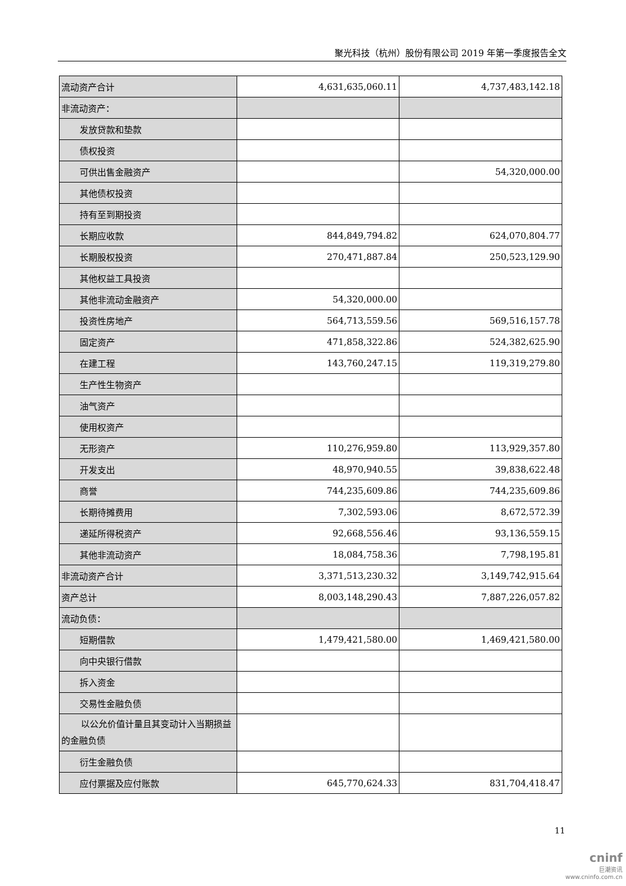聚光科技（杭州）股份有限公司 2019 年第一季度报告全文
| 流动资产合计 | 4,631,635,060.11 | 4,737,483,142.18 |
| 非流动资产： | | |
| 发放贷款和垫款 | | |
| 债权投资 | | |
| 可供出售金融资产 | | 54,320,000.00 |
| 其他债权投资 | | |
| 持有至到期投资 | | |
| 长期应收款 | 844,849,794.82 | 624,070,804.77 |
| 长期股权投资 | 270,471,887.84 | 250,523,129.90 |
| 其他权益工具投资 | | |
| 其他非流动金融资产 | 54,320,000.00 | |
| 投资性房地产 | 564,713,559.56 | 569,516,157.78 |
| 固定资产 | 471,858,322.86 | 524,382,625.90 |
| 在建工程 | 143,760,247.15 | 119,319,279.80 |
| 生产性生物资产 | | |
| 油气资产 | | |
| 使用权资产 | | |
| 无形资产 | 110,276,959.80 | 113,929,357.80 |
| 开发支出 | 48,970,940.55 | 39,838,622.48 |
| 商誉 | 744,235,609.86 | 744,235,609.86 |
| 长期待摊费用 | 7,302,593.06 | 8,672,572.39 |
| 递延所得税资产 | 92,668,556.46 | 93,136,559.15 |
| 其他非流动资产 | 18,084,758.36 | 7,798,195.81 |
| 非流动资产合计 | 3,371,513,230.32 | 3,149,742,915.64 |
| 资产总计 | 8,003,148,290.43 | 7,887,226,057.82 |
| 流动负债： | | |
| 短期借款 | 1,479,421,580.00 | 1,469,421,580.00 |
| 向中央银行借款 | | |
| 拆入资金 | | |
| 交易性金融负债 | | |
| 以公允价值计量且其变动计入当期损益的金融负债 | | |
| 衍生金融负债 | | |
| 应付票据及应付账款 | 645,770,624.33 | 831,704,418.47 |
11
cninf
巨潮资讯
www.cninfo.com.cn